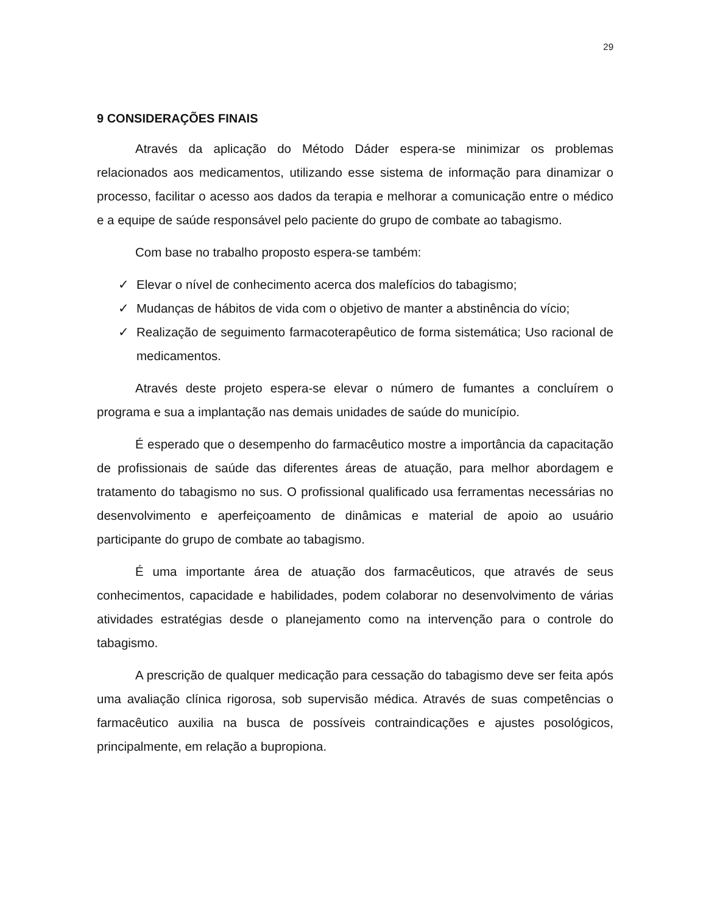29
9 CONSIDERAÇÕES FINAIS
Através da aplicação do Método Dáder espera-se minimizar os problemas relacionados aos medicamentos, utilizando esse sistema de informação para dinamizar o processo, facilitar o acesso aos dados da terapia e melhorar a comunicação entre o médico e a equipe de saúde responsável pelo paciente do grupo de combate ao tabagismo.
Com base no trabalho proposto espera-se também:
✓ Elevar o nível de conhecimento acerca dos malefícios do tabagismo;
✓ Mudanças de hábitos de vida com o objetivo de manter a abstinência do vício;
✓ Realização de seguimento farmacoterapêutico de forma sistemática; Uso racional de medicamentos.
Através deste projeto espera-se elevar o número de fumantes a concluírem o programa e sua a implantação nas demais unidades de saúde do município.
É esperado que o desempenho do farmacêutico mostre a importância da capacitação de profissionais de saúde das diferentes áreas de atuação, para melhor abordagem e tratamento do tabagismo no sus. O profissional qualificado usa ferramentas necessárias no desenvolvimento e aperfeiçoamento de dinâmicas e material de apoio ao usuário participante do grupo de combate ao tabagismo.
É uma importante área de atuação dos farmacêuticos, que através de seus conhecimentos, capacidade e habilidades, podem colaborar no desenvolvimento de várias atividades estratégias desde o planejamento como na intervenção para o controle do tabagismo.
A prescrição de qualquer medicação para cessação do tabagismo deve ser feita após uma avaliação clínica rigorosa, sob supervisão médica. Através de suas competências o farmacêutico auxilia na busca de possíveis contraindicações e ajustes posológicos, principalmente, em relação a bupropiona.